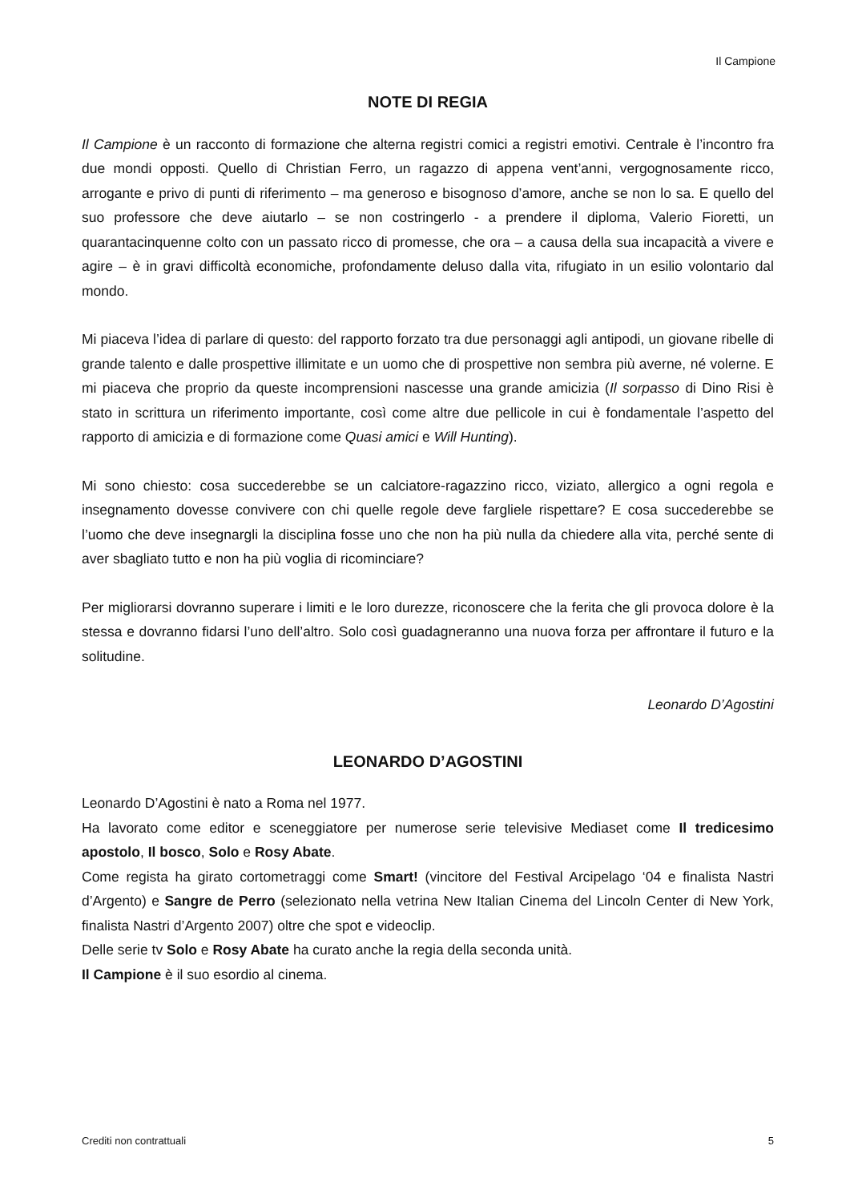Il Campione
NOTE DI REGIA
Il Campione è un racconto di formazione che alterna registri comici a registri emotivi. Centrale è l’incontro fra due mondi opposti. Quello di Christian Ferro, un ragazzo di appena vent’anni, vergognosamente ricco, arrogante e privo di punti di riferimento – ma generoso e bisognoso d’amore, anche se non lo sa. E quello del suo professore che deve aiutarlo – se non costringerlo - a prendere il diploma, Valerio Fioretti, un quarantacinquenne colto con un passato ricco di promesse, che ora – a causa della sua incapacità a vivere e agire – è in gravi difficoltà economiche, profondamente deluso dalla vita, rifugiato in un esilio volontario dal mondo.
Mi piaceva l’idea di parlare di questo: del rapporto forzato tra due personaggi agli antipodi, un giovane ribelle di grande talento e dalle prospettive illimitate e un uomo che di prospettive non sembra più averne, né volerne. E mi piaceva che proprio da queste incomprensioni nascesse una grande amicizia (Il sorpasso di Dino Risi è stato in scrittura un riferimento importante, così come altre due pellicole in cui è fondamentale l’aspetto del rapporto di amicizia e di formazione come Quasi amici e Will Hunting).
Mi sono chiesto: cosa succederebbe se un calciatore-ragazzino ricco, viziato, allergico a ogni regola e insegnamento dovesse convivere con chi quelle regole deve fargliele rispettare? E cosa succederebbe se l’uomo che deve insegnargli la disciplina fosse uno che non ha più nulla da chiedere alla vita, perché sente di aver sbagliato tutto e non ha più voglia di ricominciare?
Per migliorarsi dovranno superare i limiti e le loro durezze, riconoscere che la ferita che gli provoca dolore è la stessa e dovranno fidarsi l’uno dell’altro. Solo così guadagneranno una nuova forza per affrontare il futuro e la solitudine.
Leonardo D’Agostini
LEONARDO D’AGOSTINI
Leonardo D’Agostini è nato a Roma nel 1977.
Ha lavorato come editor e sceneggiatore per numerose serie televisive Mediaset come Il tredicesimo apostolo, Il bosco, Solo e Rosy Abate.
Come regista ha girato cortometraggi come Smart! (vincitore del Festival Arcipelago ‘04 e finalista Nastri d’Argento) e Sangre de Perro (selezionato nella vetrina New Italian Cinema del Lincoln Center di New York, finalista Nastri d’Argento 2007) oltre che spot e videoclip.
Delle serie tv Solo e Rosy Abate ha curato anche la regia della seconda unità.
Il Campione è il suo esordio al cinema.
Crediti non contrattuali 5